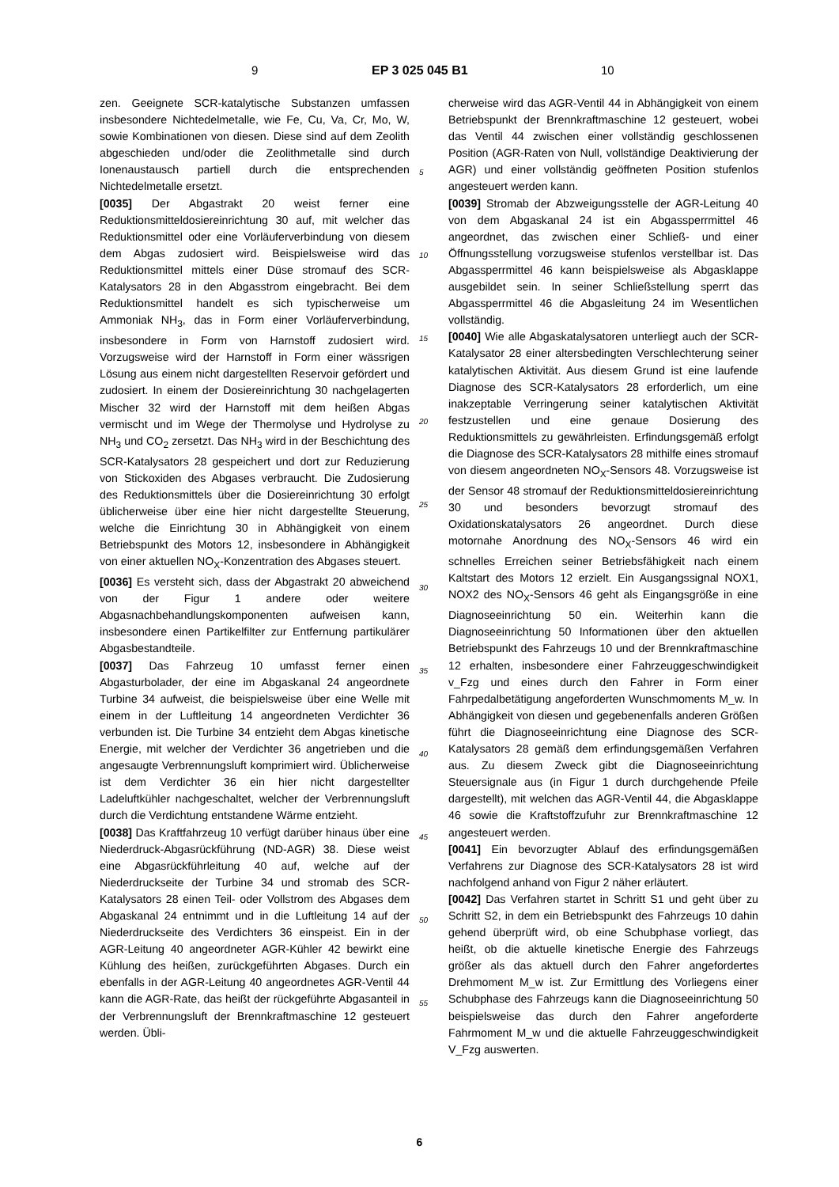9 EP 3 025 045 B1 10
zen. Geeignete SCR-katalytische Substanzen umfassen insbesondere Nichtedelmetalle, wie Fe, Cu, Va, Cr, Mo, W, sowie Kombinationen von diesen. Diese sind auf dem Zeolith abgeschieden und/oder die Zeolithmetalle sind durch Ionenaustausch partiell durch die entsprechenden Nichtedelmetalle ersetzt.
[0035] Der Abgastrakt 20 weist ferner eine Reduktionsmitteldosiereinrichtung 30 auf, mit welcher das Reduktionsmittel oder eine Vorläuferverbindung von diesem dem Abgas zudosiert wird. Beispielsweise wird das Reduktionsmittel mittels einer Düse stromauf des SCR-Katalysators 28 in den Abgasstrom eingebracht. Bei dem Reduktionsmittel handelt es sich typischerweise um Ammoniak NH<sub>3</sub>, das in Form einer Vorläuferverbindung, insbesondere in Form von Harnstoff zudosiert wird. Vorzugsweise wird der Harnstoff in Form einer wässrigen Lösung aus einem nicht dargestellten Reservoir gefördert und zudosiert. In einem der Dosiereinrichtung 30 nachgelagerten Mischer 32 wird der Harnstoff mit dem heißen Abgas vermischt und im Wege der Thermolyse und Hydrolyse zu NH<sub>3</sub> und CO<sub>2</sub> zersetzt. Das NH<sub>3</sub> wird in der Beschichtung des SCR-Katalysators 28 gespeichert und dort zur Reduzierung von Stickoxiden des Abgases verbraucht. Die Zudosierung des Reduktionsmittels über die Dosiereinrichtung 30 erfolgt üblicherweise über eine hier nicht dargestellte Steuerung, welche die Einrichtung 30 in Abhängigkeit von einem Betriebspunkt des Motors 12, insbesondere in Abhängigkeit von einer aktuellen NO<sub>X</sub>-Konzentration des Abgases steuert.
[0036] Es versteht sich, dass der Abgastrakt 20 abweichend von der Figur 1 andere oder weitere Abgasnachbehandlungskomponenten aufweisen kann, insbesondere einen Partikelfilter zur Entfernung partikulärer Abgasbestandteile.
[0037] Das Fahrzeug 10 umfasst ferner einen Abgasturbolader, der eine im Abgaskanal 24 angeordnete Turbine 34 aufweist, die beispielsweise über eine Welle mit einem in der Luftleitung 14 angeordneten Verdichter 36 verbunden ist. Die Turbine 34 entzieht dem Abgas kinetische Energie, mit welcher der Verdichter 36 angetrieben und die angesaugte Verbrennungsluft komprimiert wird. Üblicherweise ist dem Verdichter 36 ein hier nicht dargestellter Ladeluftkühler nachgeschaltet, welcher der Verbrennungsluft durch die Verdichtung entstandene Wärme entzieht.
[0038] Das Kraftfahrzeug 10 verfügt darüber hinaus über eine Niederdruck-Abgasrückführung (ND-AGR) 38. Diese weist eine Abgasrückführleitung 40 auf, welche auf der Niederdruckseite der Turbine 34 und stromab des SCR-Katalysators 28 einen Teil- oder Vollstrom des Abgases dem Abgaskanal 24 entnimmt und in die Luftleitung 14 auf der Niederdruckseite des Verdichters 36 einspeist. Ein in der AGR-Leitung 40 angeordneter AGR-Kühler 42 bewirkt eine Kühlung des heißen, zurückgeführten Abgases. Durch ein ebenfalls in der AGR-Leitung 40 angeordnetes AGR-Ventil 44 kann die AGR-Rate, das heißt der rückgeführte Abgasanteil in der Verbrennungsluft der Brennkraftmaschine 12 gesteuert werden. Übli-
5
10
15
20
25
30
35
40
45
50
55
cherweise wird das AGR-Ventil 44 in Abhängigkeit von einem Betriebspunkt der Brennkraftmaschine 12 gesteuert, wobei das Ventil 44 zwischen einer vollständig geschlossenen Position (AGR-Raten von Null, vollständige Deaktivierung der AGR) und einer vollständig geöffneten Position stufenlos angesteuert werden kann.
[0039] Stromab der Abzweigungsstelle der AGR-Leitung 40 von dem Abgaskanal 24 ist ein Abgassperrmittel 46 angeordnet, das zwischen einer Schließ- und einer Öffnungsstellung vorzugsweise stufenlos verstellbar ist. Das Abgassperrmittel 46 kann beispielsweise als Abgasklappe ausgebildet sein. In seiner Schließstellung sperrt das Abgassperrmittel 46 die Abgasleitung 24 im Wesentlichen vollständig.
[0040] Wie alle Abgaskatalysatoren unterliegt auch der SCR-Katalysator 28 einer altersbedingten Verschlechterung seiner katalytischen Aktivität. Aus diesem Grund ist eine laufende Diagnose des SCR-Katalysators 28 erforderlich, um eine inakzeptable Verringerung seiner katalytischen Aktivität festzustellen und eine genaue Dosierung des Reduktionsmittels zu gewährleisten. Erfindungsgemäß erfolgt die Diagnose des SCR-Katalysators 28 mithilfe eines stromauf von diesem angeordneten NO<sub>X</sub>-Sensors 48. Vorzugsweise ist der Sensor 48 stromauf der Reduktionsmitteldosiereinrichtung 30 und besonders bevorzugt stromauf des Oxidationskatalysators 26 angeordnet. Durch diese motornahe Anordnung des NO<sub>X</sub>-Sensors 46 wird ein schnelles Erreichen seiner Betriebsfähigkeit nach einem Kaltstart des Motors 12 erzielt. Ein Ausgangssignal NOX1, NOX2 des NO<sub>X</sub>-Sensors 46 geht als Eingangsgröße in eine Diagnoseeinrichtung 50 ein. Weiterhin kann die Diagnoseeinrichtung 50 Informationen über den aktuellen Betriebspunkt des Fahrzeugs 10 und der Brennkraftmaschine 12 erhalten, insbesondere einer Fahrzeuggeschwindigkeit v_Fzg und eines durch den Fahrer in Form einer Fahrpedalbetätigung angeforderten Wunschmoments M_w. In Abhängigkeit von diesen und gegebenenfalls anderen Größen führt die Diagnoseeinrichtung eine Diagnose des SCR-Katalysators 28 gemäß dem erfindungsgemäßen Verfahren aus. Zu diesem Zweck gibt die Diagnoseeinrichtung Steuersignale aus (in Figur 1 durch durchgehende Pfeile dargestellt), mit welchen das AGR-Ventil 44, die Abgasklappe 46 sowie die Kraftstoffzufuhr zur Brennkraftmaschine 12 angesteuert werden.
[0041] Ein bevorzugter Ablauf des erfindungsgemäßen Verfahrens zur Diagnose des SCR-Katalysators 28 ist wird nachfolgend anhand von Figur 2 näher erläutert.
[0042] Das Verfahren startet in Schritt S1 und geht über zu Schritt S2, in dem ein Betriebspunkt des Fahrzeugs 10 dahin gehend überprüft wird, ob eine Schubphase vorliegt, das heißt, ob die aktuelle kinetische Energie des Fahrzeugs größer als das aktuell durch den Fahrer angefordertes Drehmoment M_w ist. Zur Ermittlung des Vorliegens einer Schubphase des Fahrzeugs kann die Diagnoseeinrichtung 50 beispielsweise das durch den Fahrer angeforderte Fahrmoment M_w und die aktuelle Fahrzeuggeschwindigkeit V_Fzg auswerten.
6